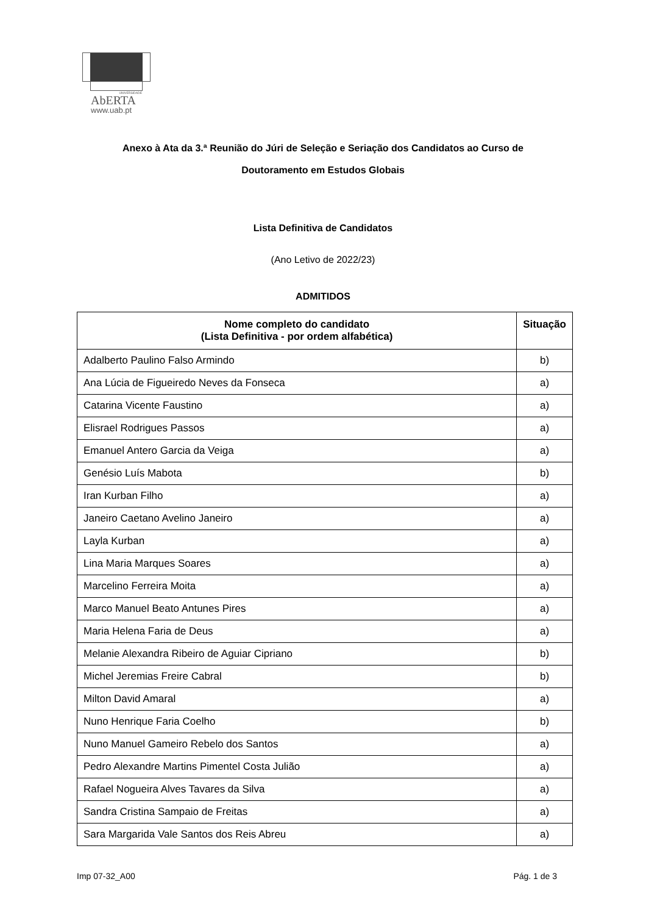UNIVERSIDADE
AbERTA
www.uab.pt
Anexo à Ata da 3.ª Reunião do Júri de Seleção e Seriação dos Candidatos ao Curso de
Doutoramento em Estudos Globais
Lista Definitiva de Candidatos
(Ano Letivo de 2022/23)
ADMITIDOS
| Nome completo do candidato (Lista Definitiva - por ordem alfabética) | Situação |
| --- | --- |
| Adalberto Paulino Falso Armindo | b) |
| Ana Lúcia de Figueiredo Neves da Fonseca | a) |
| Catarina Vicente Faustino | a) |
| Elisrael Rodrigues Passos | a) |
| Emanuel Antero Garcia da Veiga | a) |
| Genésio Luís Mabota | b) |
| Iran Kurban Filho | a) |
| Janeiro Caetano Avelino Janeiro | a) |
| Layla Kurban | a) |
| Lina Maria Marques Soares | a) |
| Marcelino Ferreira Moita | a) |
| Marco Manuel Beato Antunes Pires | a) |
| Maria Helena Faria de Deus | a) |
| Melanie Alexandra Ribeiro de Aguiar Cipriano | b) |
| Michel Jeremias Freire Cabral | b) |
| Milton David Amaral | a) |
| Nuno Henrique Faria Coelho | b) |
| Nuno Manuel Gameiro Rebelo dos Santos | a) |
| Pedro Alexandre Martins Pimentel Costa Julião | a) |
| Rafael Nogueira Alves Tavares da Silva | a) |
| Sandra Cristina Sampaio de Freitas | a) |
| Sara Margarida Vale Santos dos Reis Abreu | a) |
Imp 07-32_A00 Pág. 1 de 3